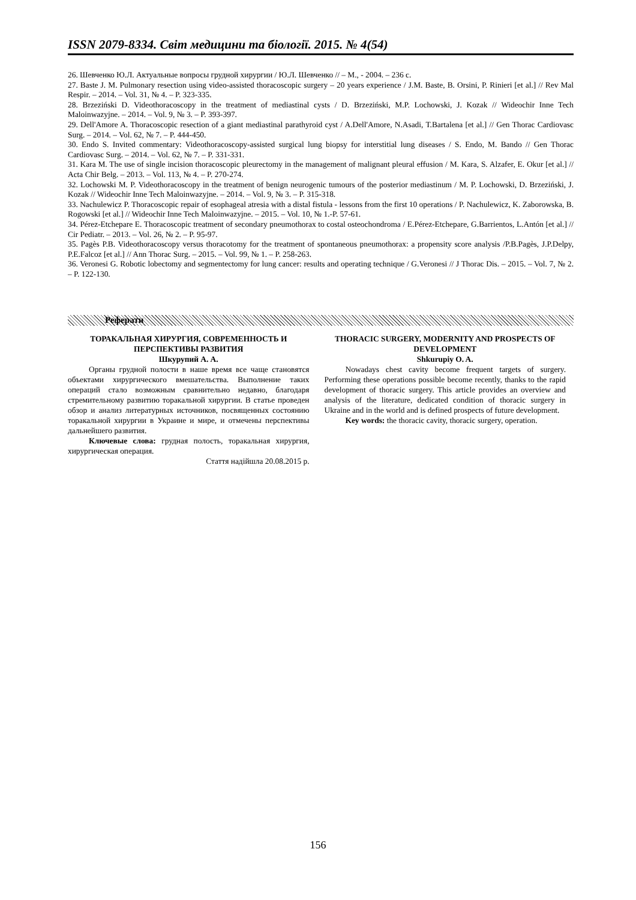ISSN 2079-8334. Світ медицини та біології. 2015. № 4(54)
26. Шевченко Ю.Л. Актуальные вопросы грудной хирургии / Ю.Л. Шевченко // – М., - 2004. – 236 с.
27. Baste J. M. Pulmonary resection using video-assisted thoracoscopic surgery – 20 years experience / J.M. Baste, B. Orsini, P. Rinieri [et al.] // Rev Mal Respir. – 2014. – Vol. 31, № 4. – P. 323-335.
28. Brzeziński D. Videothoracoscopy in the treatment of mediastinal cysts / D. Brzeziński, M.P. Lochowski, J. Kozak // Wideochir Inne Tech Maloinwazyjne. – 2014. – Vol. 9, № 3. – P. 393-397.
29. Dell'Amore A. Thoracoscopic resection of a giant mediastinal parathyroid cyst / A.Dell'Amore, N.Asadi, T.Bartalena [et al.] // Gen Thorac Cardiovasc Surg. – 2014. – Vol. 62, № 7. – P. 444-450.
30. Endo S. Invited commentary: Videothoracoscopy-assisted surgical lung biopsy for interstitial lung diseases / S. Endo, M. Bando // Gen Thorac Cardiovasc Surg. – 2014. – Vol. 62, № 7. – P. 331-331.
31. Kara M. The use of single incision thoracoscopic pleurectomy in the management of malignant pleural effusion / M. Kara, S. Alzafer, E. Okur [et al.] // Acta Chir Belg. – 2013. – Vol. 113, № 4. – P. 270-274.
32. Lochowski M. P. Videothoracoscopy in the treatment of benign neurogenic tumours of the posterior mediastinum / M. P. Lochowski, D. Brzeziński, J. Kozak // Wideochir Inne Tech Maloinwazyjne. – 2014. – Vol. 9, № 3. – P. 315-318.
33. Nachulewicz P. Thoracoscopic repair of esophageal atresia with a distal fistula - lessons from the first 10 operations / P. Nachulewicz, K. Zaborowska, B. Rogowski [et al.] // Wideochir Inne Tech Maloinwazyjne. – 2015. – Vol. 10, № 1.-P. 57-61.
34. Pérez-Etchepare E. Thoracoscopic treatment of secondary pneumothorax to costal osteochondroma / E.Pérez-Etchepare, G.Barrientos, L.Antón [et al.] // Cir Pediatr. – 2013. – Vol. 26, № 2. – P. 95-97.
35. Pagès P.B. Videothoracoscopy versus thoracotomy for the treatment of spontaneous pneumothorax: a propensity score analysis /P.B.Pagès, J.P.Delpy, P.E.Falcoz [et al.] // Ann Thorac Surg. – 2015. – Vol. 99, № 1. – P. 258-263.
36. Veronesi G. Robotic lobectomy and segmentectomy for lung cancer: results and operating technique / G.Veronesi // J Thorac Dis. – 2015. – Vol. 7, № 2. – P. 122-130.
Реферати
ТОРАКАЛЬНАЯ ХИРУРГИЯ, СОВРЕМЕННОСТЬ И ПЕРСПЕКТИВЫ РАЗВИТИЯ
Шкурупий А. А.
Органы грудной полости в наше время все чаще становятся объектами хирургического вмешательства. Выполнение таких операций стало возможным сравнительно недавно, благодаря стремительному развитию торакальной хирургии. В статье проведен обзор и анализ литературных источников, посвященных состоянию торакальной хирургии в Украине и мире, и отмечены перспективы дальнейшего развития.
Ключевые слова: грудная полость, торакальная хирургия, хирургическая операция.
Стаття надійшла 20.08.2015 р.
THORACIC SURGERY, MODERNITY AND PROSPECTS OF DEVELOPMENT
Shkurupiy O. A.
Nowadays chest cavity become frequent targets of surgery. Performing these operations possible become recently, thanks to the rapid development of thoracic surgery. This article provides an overview and analysis of the literature, dedicated condition of thoracic surgery in Ukraine and in the world and is defined prospects of future development.
Key words: the thoracic cavity, thoracic surgery, operation.
156